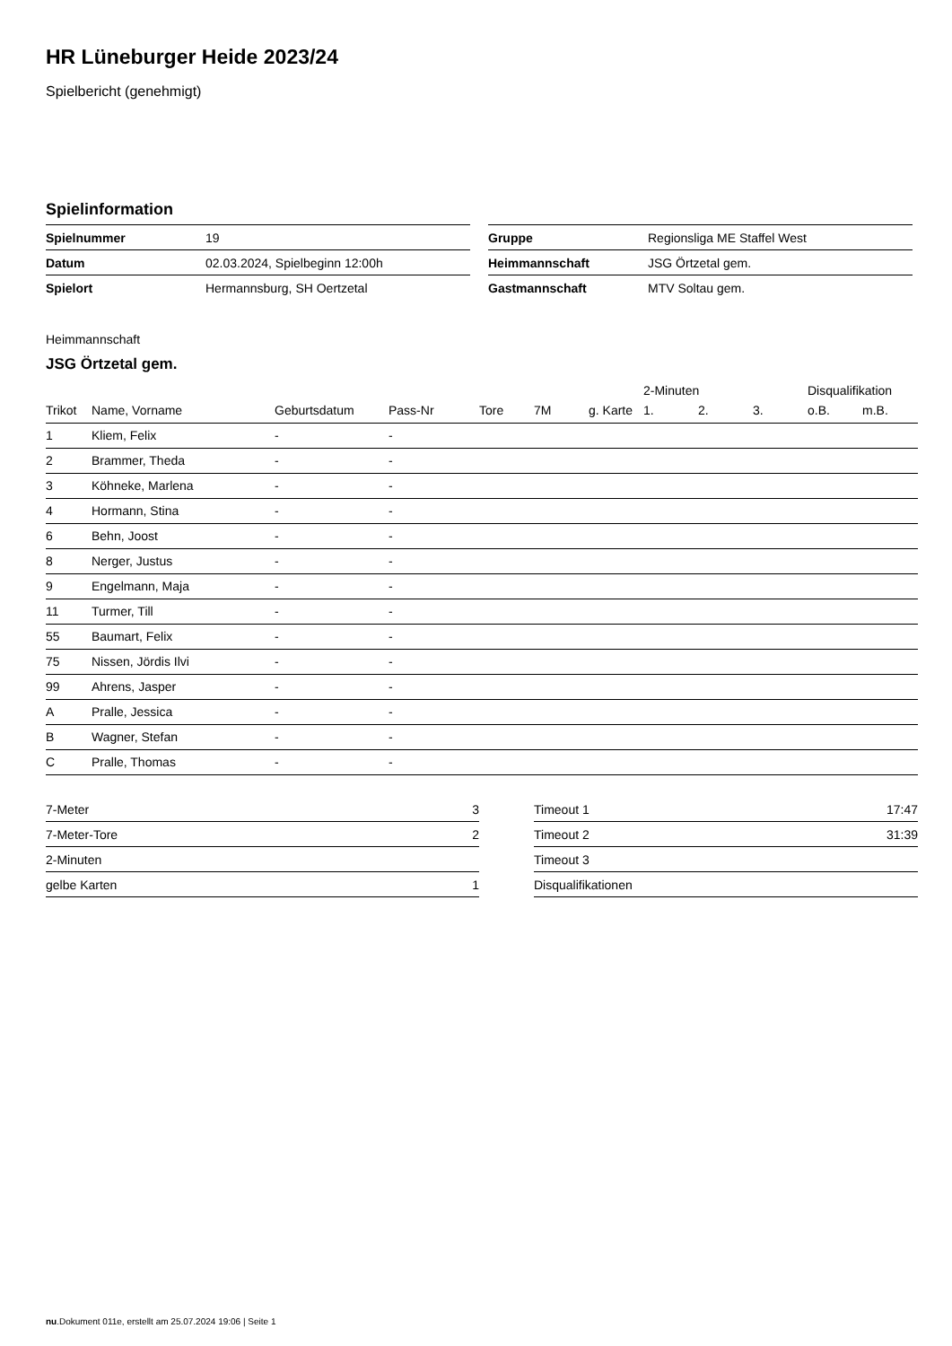HR Lüneburger Heide 2023/24
Spielbericht (genehmigt)
Spielinformation
| Spielnummer | 19 |
| Datum | 02.03.2024, Spielbeginn 12:00h |
| Spielort | Hermannsburg, SH Oertzetal |
| Gruppe | Regionsliga ME Staffel West |
| Heimmannschaft | JSG Örtzetal gem. |
| Gastmannschaft | MTV Soltau gem. |
Heimmannschaft
JSG Örtzetal gem.
| | | | | | | | 2-Minuten | | | Disqualifikation | |
| --- | --- | --- | --- | --- | --- | --- | --- | --- | --- | --- | --- |
| Trikot | Name, Vorname | Geburtsdatum | Pass-Nr | Tore | 7M | g. Karte | 1. | 2. | 3. | o.B. | m.B. |
| 1 | Kliem, Felix | - | - | | | | | | | | |
| 2 | Brammer, Theda | - | - | | | | | | | | |
| 3 | Köhneke, Marlena | - | - | | | | | | | | |
| 4 | Hormann, Stina | - | - | | | | | | | | |
| 6 | Behn, Joost | - | - | | | | | | | | |
| 8 | Nerger, Justus | - | - | | | | | | | | |
| 9 | Engelmann, Maja | - | - | | | | | | | | |
| 11 | Turmer, Till | - | - | | | | | | | | |
| 55 | Baumart, Felix | - | - | | | | | | | | |
| 75 | Nissen, Jördis Ilvi | - | - | | | | | | | | |
| 99 | Ahrens, Jasper | - | - | | | | | | | | |
| A | Pralle, Jessica | - | - | | | | | | | | |
| B | Wagner, Stefan | - | - | | | | | | | | |
| C | Pralle, Thomas | - | - | | | | | | | | |
| 7-Meter | 3 |
| 7-Meter-Tore | 2 |
| 2-Minuten | |
| gelbe Karten | 1 |
| Timeout 1 | 17:47 |
| Timeout 2 | 31:39 |
| Timeout 3 | |
| Disqualifikationen | |
nu.Dokument 011e, erstellt am 25.07.2024 19:06 | Seite 1